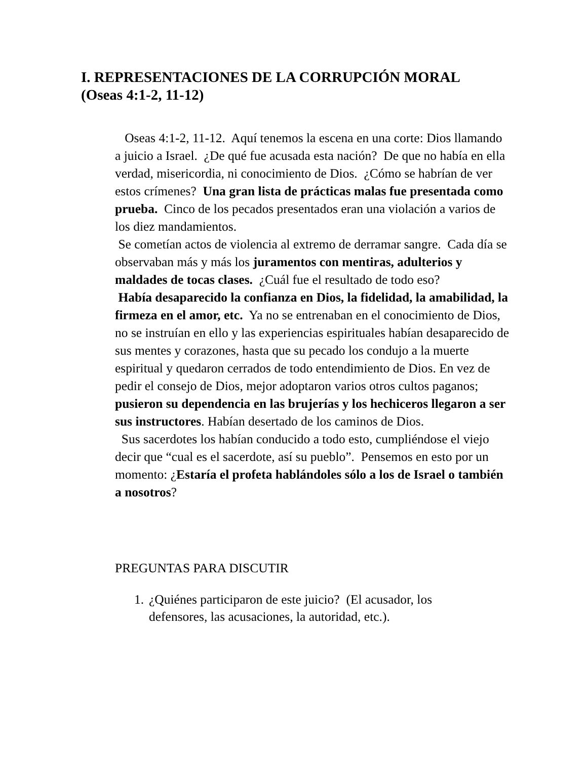I. REPRESENTACIONES DE LA CORRUPCIÓN MORAL (Oseas 4:1-2, 11-12)
Oseas 4:1-2, 11-12. Aquí tenemos la escena en una corte: Dios llamando a juicio a Israel. ¿De qué fue acusada esta nación? De que no había en ella verdad, misericordia, ni conocimiento de Dios. ¿Cómo se habrían de ver estos crímenes? Una gran lista de prácticas malas fue presentada como prueba. Cinco de los pecados presentados eran una violación a varios de los diez mandamientos.
Se cometían actos de violencia al extremo de derramar sangre. Cada día se observaban más y más los juramentos con mentiras, adulterios y maldades de tocas clases. ¿Cuál fue el resultado de todo eso?
Había desaparecido la confianza en Dios, la fidelidad, la amabilidad, la firmeza en el amor, etc. Ya no se entrenaban en el conocimiento de Dios, no se instruían en ello y las experiencias espirituales habían desaparecido de sus mentes y corazones, hasta que su pecado los condujo a la muerte espiritual y quedaron cerrados de todo entendimiento de Dios. En vez de pedir el consejo de Dios, mejor adoptaron varios otros cultos paganos; pusieron su dependencia en las brujerías y los hechiceros llegaron a ser sus instructores. Habían desertado de los caminos de Dios.
Sus sacerdotes los habían conducido a todo esto, cumpliéndose el viejo decir que “cual es el sacerdote, así su pueblo”. Pensemos en esto por un momento: ¿Estaría el profeta hablándoles sólo a los de Israel o también a nosotros?
PREGUNTAS PARA DISCUTIR
1. ¿Quiénes participaron de este juicio? (El acusador, los defensores, las acusaciones, la autoridad, etc.).